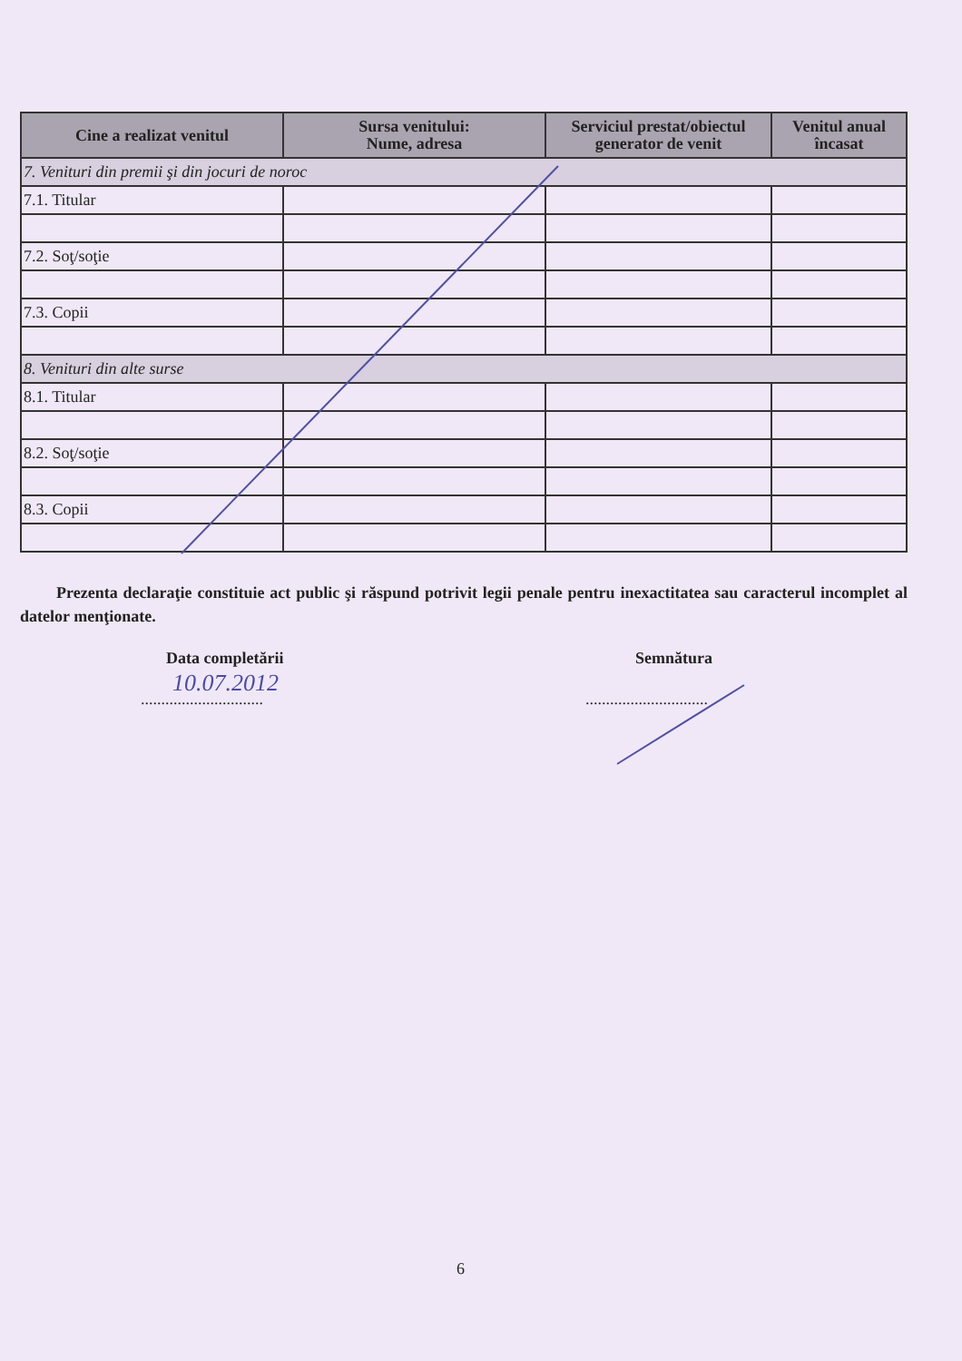| Cine a realizat venitul | Sursa venitului: Nume, adresa | Serviciul prestat/obiectul generator de venit | Venitul anual încasat |
| --- | --- | --- | --- |
| 7. Venituri din premii şi din jocuri de noroc | | | |
| 7.1. Titular | | | |
| 7.2. Soţ/soţie | | | |
| 7.3. Copii | | | |
| 8. Venituri din alte surse | | | |
| 8.1. Titular | | | |
| 8.2. Soţ/soţie | | | |
| 8.3. Copii | | | |
Prezenta declaraţie constituie act public şi răspund potrivit legii penale pentru inexactitatea sau caracterul incomplet al datelor menţionate.
Data completării Semnătura
10.07.2012
.............................. ..............................
6